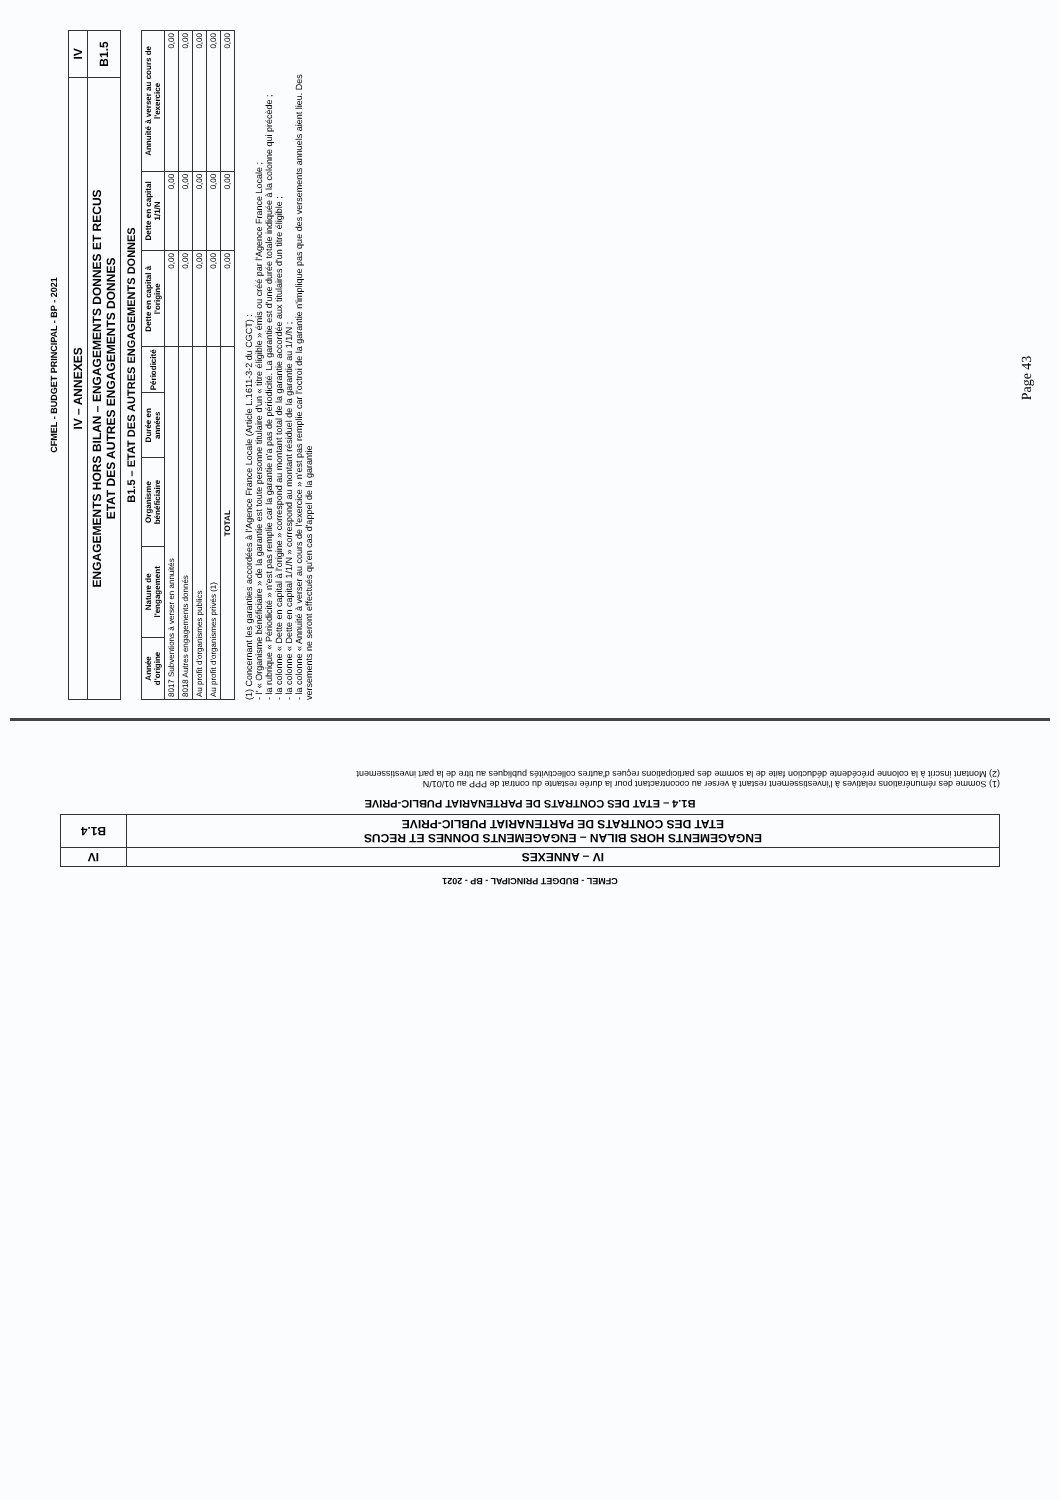CFMEL - BUDGET PRINCIPAL - BP - 2021
| IV – ANNEXES | IV |
| ENGAGEMENTS HORS BILAN – ENGAGEMENTS DONNES ET RECUS ETAT DES AUTRES ENGAGEMENTS DONNES | B1.5 |
B1.5 – ETAT DES AUTRES ENGAGEMENTS DONNES
| Année d'origine | Nature de l'engagement | Organisme bénéficiaire | Durée en années | Périodicité | Dette en capital à l'origine | Dette en capital 1/1/N | Annuité à verser au cours de l'exercice |
| --- | --- | --- | --- | --- | --- | --- | --- |
| 8017 Subventions à verser en annuités | | | | | 0,00 | 0,00 | 0,00 |
| 8018 Autres engagements donnés | | | | | 0,00 | 0,00 | 0,00 |
| Au profit d'organismes publics | | | | | 0,00 | 0,00 | 0,00 |
| Au profit d'organismes privés (1) | | | | | 0,00 | 0,00 | 0,00 |
| TOTAL | | | | | 0,00 | 0,00 | 0,00 |
(1) Concernant les garanties accordées à l'Agence France Locale (Article L.1611-3-2 du CGCT) :
- l' « Organisme bénéficiaire » de la garantie est toute personne titulaire d'un « titre éligible » émis ou créé par l'Agence France Locale ;
- la rubrique « Périodicité » n'est pas remplie car la garantie n'a pas de périodicité. La garantie est d'une durée totale indiquée à la colonne qui précède ;
- la colonne « Dette en capital à l'origine » correspond au montant total de la garantie accordée aux titulaires d'un titre éligible ;
- la colonne « Dette en capital 1/1/N » correspond au montant résiduel de la garantie au 1/1/N ;
- la colonne « Annuité à verser au cours de l'exercice » n'est pas remplie car l'octroi de la garantie n'implique pas que des versements annuels aient lieu. Des versements ne seront effectués qu'en cas d'appel de la garantie
Page 43
CFMEL - BUDGET PRINCIPAL - BP - 2021
| IV – ANNEXES | IV |
| ENGAGEMENTS HORS BILAN – ENGAGEMENTS DONNES ET RECUS ETAT DES CONTRATS DE PARTENARIAT PUBLIC-PRIVE | B1.4 |
B1.4 – ETAT DES CONTRATS DE PARTENARIAT PUBLIC-PRIVE
(1) Somme des rémunérations relatives à l'investissement restant à verser au cocontractant pour la durée restante du contrat de PPP au 01/01/N
(2) Montant inscrit à la colonne précédente déduction faite de la somme des participations reçues d'autres collectivités publiques au titre de la part investissement